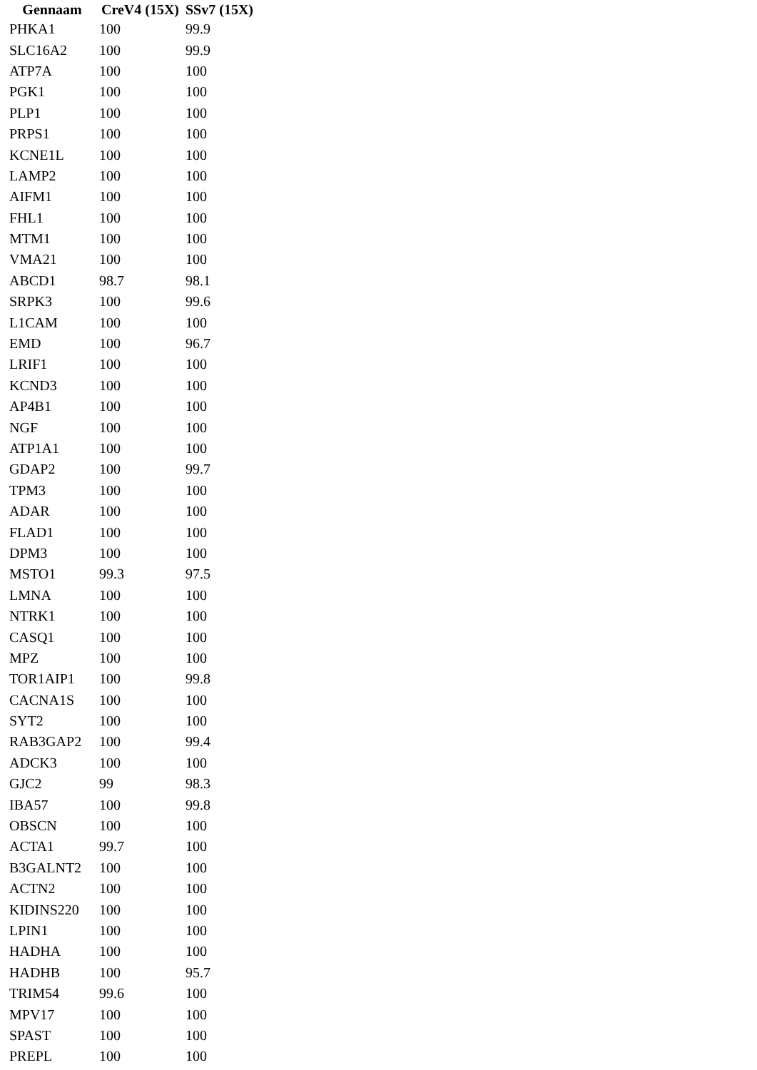| Gennaam | CreV4 (15X) | SSv7 (15X) |
| --- | --- | --- |
| PHKA1 | 100 | 99.9 |
| SLC16A2 | 100 | 99.9 |
| ATP7A | 100 | 100 |
| PGK1 | 100 | 100 |
| PLP1 | 100 | 100 |
| PRPS1 | 100 | 100 |
| KCNE1L | 100 | 100 |
| LAMP2 | 100 | 100 |
| AIFM1 | 100 | 100 |
| FHL1 | 100 | 100 |
| MTM1 | 100 | 100 |
| VMA21 | 100 | 100 |
| ABCD1 | 98.7 | 98.1 |
| SRPK3 | 100 | 99.6 |
| L1CAM | 100 | 100 |
| EMD | 100 | 96.7 |
| LRIF1 | 100 | 100 |
| KCND3 | 100 | 100 |
| AP4B1 | 100 | 100 |
| NGF | 100 | 100 |
| ATP1A1 | 100 | 100 |
| GDAP2 | 100 | 99.7 |
| TPM3 | 100 | 100 |
| ADAR | 100 | 100 |
| FLAD1 | 100 | 100 |
| DPM3 | 100 | 100 |
| MSTO1 | 99.3 | 97.5 |
| LMNA | 100 | 100 |
| NTRK1 | 100 | 100 |
| CASQ1 | 100 | 100 |
| MPZ | 100 | 100 |
| TOR1AIP1 | 100 | 99.8 |
| CACNA1S | 100 | 100 |
| SYT2 | 100 | 100 |
| RAB3GAP2 | 100 | 99.4 |
| ADCK3 | 100 | 100 |
| GJC2 | 99 | 98.3 |
| IBA57 | 100 | 99.8 |
| OBSCN | 100 | 100 |
| ACTA1 | 99.7 | 100 |
| B3GALNT2 | 100 | 100 |
| ACTN2 | 100 | 100 |
| KIDINS220 | 100 | 100 |
| LPIN1 | 100 | 100 |
| HADHA | 100 | 100 |
| HADHB | 100 | 95.7 |
| TRIM54 | 99.6 | 100 |
| MPV17 | 100 | 100 |
| SPAST | 100 | 100 |
| PREPL | 100 | 100 |